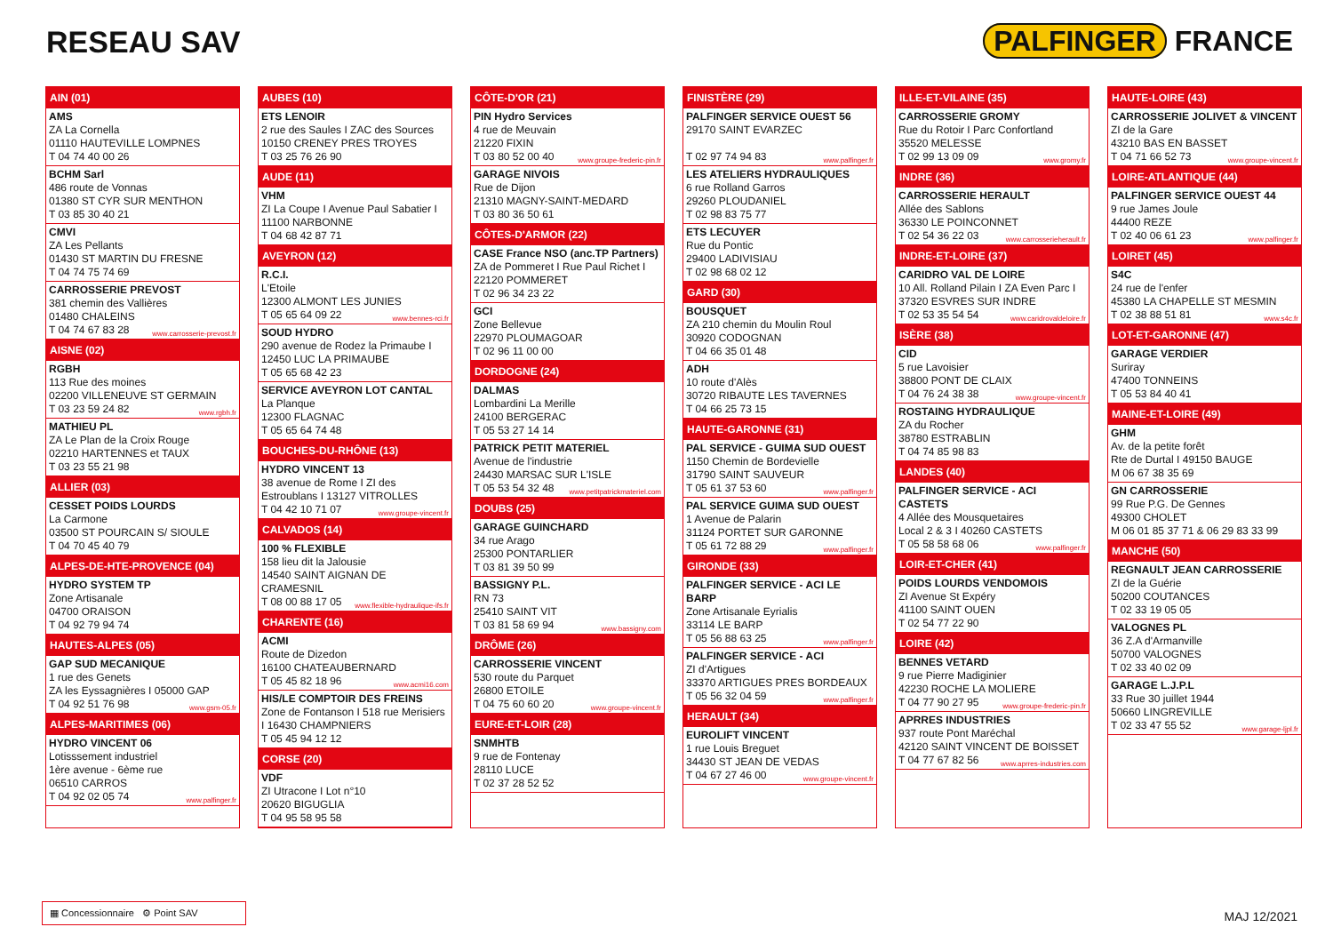RESEAU SAV PALFINGER FRANCE
AIN (01)
AMS
ZA La Cornella
01110 HAUTEVILLE LOMPNES
T 04 74 40 00 26
BCHM Sarl
486 route de Vonnas
01380 ST CYR SUR MENTHON
T 03 85 30 40 21
CMVI
ZA Les Pellants
01430 ST MARTIN DU FRESNE
T 04 74 75 74 69
CARROSSERIE PREVOST
381 chemin des Vallières
01480 CHALEINS
T 04 74 67 83 28 www.carrosserie-prevost.fr
AISNE (02)
RGBH
113 Rue des moines
02200 VILLENEUVE ST GERMAIN
T 03 23 59 24 82 www.rgbh.fr
MATHIEU PL
ZA Le Plan de la Croix Rouge
02210 HARTENNES et TAUX
T 03 23 55 21 98
ALLIER (03)
CESSET POIDS LOURDS
La Carmone
03500 ST POURCAIN S/ SIOULE
T 04 70 45 40 79
ALPES-DE-HTE-PROVENCE (04)
HYDRO SYSTEM TP
Zone Artisanale
04700 ORAISON
T 04 92 79 94 74
HAUTES-ALPES (05)
GAP SUD MECANIQUE
1 rue des Genets
ZA les Eyssagnières I 05000 GAP
T 04 92 51 76 98 www.gsm-05.fr
ALPES-MARITIMES (06)
HYDRO VINCENT 06
Lotisssement industriel
1ère avenue - 6ème rue
06510 CARROS
T 04 92 02 05 74 www.palfinger.fr
AUBES (10)
ETS LENOIR
2 rue des Saules I ZAC des Sources
10150 CRENEY PRES TROYES
T 03 25 76 26 90
AUDE (11)
VHM
ZI La Coupe I Avenue Paul Sabatier I 11100 NARBONNE
T 04 68 42 87 71
AVEYRON (12)
R.C.I.
L'Etoile
12300 ALMONT LES JUNIES
T 05 65 64 09 22 www.bennes-rci.fr
SOUD HYDRO
290 avenue de Rodez la Primaube I 12450 LUC LA PRIMAUBE
T 05 65 68 42 23
SERVICE AVEYRON LOT CANTAL
La Planque
12300 FLAGNAC
T 05 65 64 74 48
BOUCHES-DU-RHÔNE (13)
HYDRO VINCENT 13
38 avenue de Rome I ZI des Estroublans I 13127 VITROLLES
T 04 42 10 71 07 www.groupe-vincent.fr
CALVADOS (14)
100 % FLEXIBLE
158 lieu dit la Jalousie
14540 SAINT AIGNAN DE CRAMESNIL
T 08 00 88 17 05 www.flexible-hydraulique-ifs.fr
CHARENTE (16)
ACMI
Route de Dizedon
16100 CHATEAUBERNARD
T 05 45 82 18 96 www.acmi16.com
HIS/LE COMPTOIR DES FREINS
Zone de Fontanson I 518 rue Merisiers I 16430 CHAMPNIERS
T 05 45 94 12 12
CORSE (20)
VDF
ZI Utracone I Lot n°10
20620 BIGUGLIA
T 04 95 58 95 58
CÔTE-D'OR (21)
PIN Hydro Services
4 rue de Meuvain
21220 FIXIN
T 03 80 52 00 40 www.groupe-frederic-pin.fr
GARAGE NIVOIS
Rue de Dijon
21310 MAGNY-SAINT-MEDARD
T 03 80 36 50 61
CÔTES-D'ARMOR (22)
CASE France NSO (anc.TP Partners)
ZA de Pommeret I Rue Paul Richet I 22120 POMMERET
T 02 96 34 23 22
GCI
Zone Bellevue
22970 PLOUMAGOAR
T 02 96 11 00 00
DORDOGNE (24)
DALMAS
Lombardini La Merille
24100 BERGERAC
T 05 53 27 14 14
PATRICK PETIT MATERIEL
Avenue de l'industrie
24430 MARSAC SUR L'ISLE
T 05 53 54 32 48 www.petitpatrickmateriel.com
DOUBS (25)
GARAGE GUINCHARD
34 rue Arago
25300 PONTARLIER
T 03 81 39 50 99
BASSIGNY P.L.
RN 73
25410 SAINT VIT
T 03 81 58 69 94 www.bassigny.com
DRÔME (26)
CARROSSERIE VINCENT
530 route du Parquet
26800 ETOILE
T 04 75 60 60 20 www.groupe-vincent.fr
EURE-ET-LOIR (28)
SNMHTB
9 rue de Fontenay
28110 LUCE
T 02 37 28 52 52
FINISTÈRE (29)
PALFINGER SERVICE OUEST 56
29170 SAINT EVARZEC
T 02 97 74 94 83 www.palfinger.fr
LES ATELIERS HYDRAULIQUES
6 rue Rolland Garros
29260 PLOUDANIEL
T 02 98 83 75 77
ETS LECUYER
Rue du Pontic
29400 LADIVISIAU
T 02 98 68 02 12
GARD (30)
BOUSQUET
ZA 210 chemin du Moulin Roul
30920 CODOGNAN
T 04 66 35 01 48
ADH
10 route d'Alès
30720 RIBAUTE LES TAVERNES
T 04 66 25 73 15
HAUTE-GARONNE (31)
PAL SERVICE - GUIMA SUD OUEST
1150 Chemin de Bordevielle
31790 SAINT SAUVEUR
T 05 61 37 53 60 www.palfinger.fr
PAL SERVICE GUIMA SUD OUEST
1 Avenue de Palarin
31124 PORTET SUR GARONNE
T 05 61 72 88 29 www.palfinger.fr
GIRONDE (33)
PALFINGER SERVICE - ACI LE BARP
Zone Artisanale Eyrialis
33114 LE BARP
T 05 56 88 63 25 www.palfinger.fr
PALFINGER SERVICE - ACI
ZI d'Artigues
33370 ARTIGUES PRES BORDEAUX
T 05 56 32 04 59 www.palfinger.fr
HERAULT (34)
EUROLIFT VINCENT
1 rue Louis Breguet
34430 ST JEAN DE VEDAS
T 04 67 27 46 00 www.groupe-vincent.fr
ILLE-ET-VILAINE (35)
CARROSSERIE GROMY
Rue du Rotoir I Parc Confortland
35520 MELESSE
T 02 99 13 09 09 www.gromy.fr
INDRE (36)
CARROSSERIE HERAULT
Allée des Sablons
36330 LE POINCONNET
T 02 54 36 22 03 www.carrosserieherault.fr
INDRE-ET-LOIRE (37)
CARIDRO VAL DE LOIRE
10 All. Rolland Pilain I ZA Even Parc I 37320 ESVRES SUR INDRE
T 02 53 35 54 54 www.caridrovaldeloire.fr
ISÈRE (38)
CID
5 rue Lavoisier
38800 PONT DE CLAIX
T 04 76 24 38 38 www.groupe-vincent.fr
ROSTAING HYDRAULIQUE
ZA du Rocher
38780 ESTRABLIN
T 04 74 85 98 83
LANDES (40)
PALFINGER SERVICE - ACI CASTETS
4 Allée des Mousquetaires
Local 2 & 3 I 40260 CASTETS
T 05 58 58 68 06 www.palfinger.fr
LOIR-ET-CHER (41)
POIDS LOURDS VENDOMOIS
ZI Avenue St Expéry
41100 SAINT OUEN
T 02 54 77 22 90
LOIRE (42)
BENNES VETARD
9 rue Pierre Madiginier
42230 ROCHE LA MOLIERE
T 04 77 90 27 95 www.groupe-frederic-pin.fr
APRRES INDUSTRIES
937 route Pont Maréchal
42120 SAINT VINCENT DE BOISSET
T 04 77 67 82 56 www.aprres-industries.com
HAUTE-LOIRE (43)
CARROSSERIE JOLIVET & VINCENT
ZI de la Gare
43210 BAS EN BASSET
T 04 71 66 52 73 www.groupe-vincent.fr
LOIRE-ATLANTIQUE (44)
PALFINGER SERVICE OUEST 44
9 rue James Joule
44400 REZE
T 02 40 06 61 23 www.palfinger.fr
LOIRET (45)
S4C
24 rue de l'enfer
45380 LA CHAPELLE ST MESMIN
T 02 38 88 51 81 www.s4c.fr
LOT-ET-GARONNE (47)
GARAGE VERDIER
Suriray
47400 TONNEINS
T 05 53 84 40 41
MAINE-ET-LOIRE (49)
GHM
Av. de la petite forêt
Rte de Durtal I 49150 BAUGE
M 06 67 38 35 69
GN CARROSSERIE
99 Rue P.G. De Gennes
49300 CHOLET
M 06 01 85 37 71 & 06 29 83 33 99
MANCHE (50)
REGNAULT JEAN CARROSSERIE
ZI de la Guérie
50200 COUTANCES
T 02 33 19 05 05
VALOGNES PL
36 Z.A d'Armanville
50700 VALOGNES
T 02 33 40 02 09
GARAGE L.J.P.L
33 Rue 30 juillet 1944
50660 LINGREVILLE
T 02 33 47 55 52 www.garage-ljpl.fr
▦ Concessionnaire ⚙ Point SAV
MAJ 12/2021